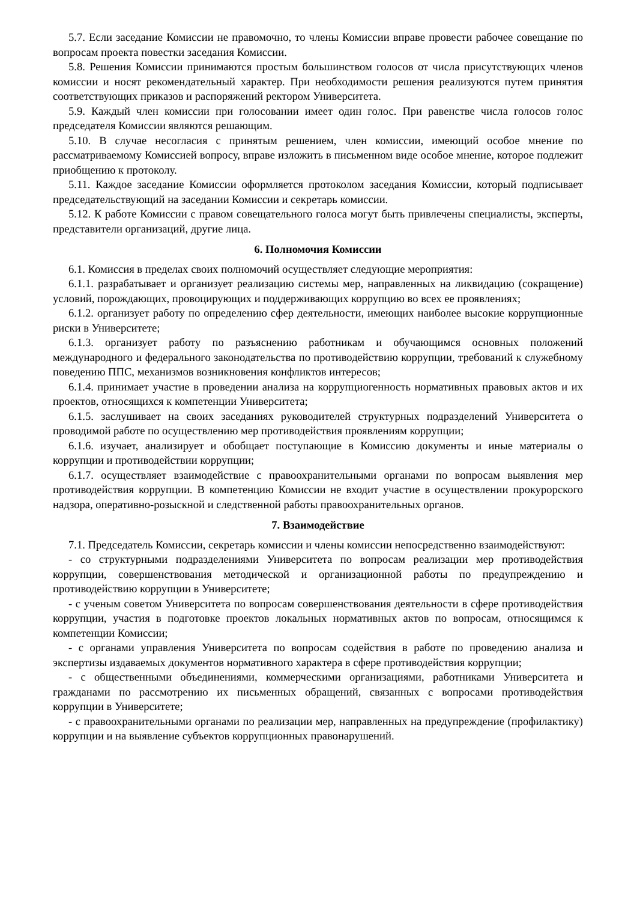5.7. Если заседание Комиссии не правомочно, то члены Комиссии вправе провести рабочее совещание по вопросам проекта повестки заседания Комиссии.
5.8. Решения Комиссии принимаются простым большинством голосов от числа присутствующих членов комиссии и носят рекомендательный характер. При необходимости решения реализуются путем принятия соответствующих приказов и распоряжений ректором Университета.
5.9. Каждый член комиссии при голосовании имеет один голос. При равенстве числа голосов голос председателя Комиссии являются решающим.
5.10. В случае несогласия с принятым решением, член комиссии, имеющий особое мнение по рассматриваемому Комиссией вопросу, вправе изложить в письменном виде особое мнение, которое подлежит приобщению к протоколу.
5.11. Каждое заседание Комиссии оформляется протоколом заседания Комиссии, который подписывает председательствующий на заседании Комиссии и секретарь комиссии.
5.12. К работе Комиссии с правом совещательного голоса могут быть привлечены специалисты, эксперты, представители организаций, другие лица.
6. Полномочия Комиссии
6.1. Комиссия в пределах своих полномочий осуществляет следующие мероприятия:
6.1.1. разрабатывает и организует реализацию системы мер, направленных на ликвидацию (сокращение) условий, порождающих, провоцирующих и поддерживающих коррупцию во всех ее проявлениях;
6.1.2. организует работу по определению сфер деятельности, имеющих наиболее высокие коррупционные риски в Университете;
6.1.3. организует работу по разъяснению работникам и обучающимся основных положений международного и федерального законодательства по противодействию коррупции, требований к служебному поведению ППС, механизмов возникновения конфликтов интересов;
6.1.4. принимает участие в проведении анализа на коррупциогенность нормативных правовых актов и их проектов, относящихся к компетенции Университета;
6.1.5. заслушивает на своих заседаниях руководителей структурных подразделений Университета о проводимой работе по осуществлению мер противодействия проявлениям коррупции;
6.1.6. изучает, анализирует и обобщает поступающие в Комиссию документы и иные материалы о коррупции и противодействии коррупции;
6.1.7. осуществляет взаимодействие с правоохранительными органами по вопросам выявления мер противодействия коррупции. В компетенцию Комиссии не входит участие в осуществлении прокурорского надзора, оперативно-розыскной и следственной работы правоохранительных органов.
7. Взаимодействие
7.1. Председатель Комиссии, секретарь комиссии и члены комиссии непосредственно взаимодействуют:
- со структурными подразделениями Университета по вопросам реализации мер противодействия коррупции, совершенствования методической и организационной работы по предупреждению и противодействию коррупции в Университете;
- с ученым советом Университета по вопросам совершенствования деятельности в сфере противодействия коррупции, участия в подготовке проектов локальных нормативных актов по вопросам, относящимся к компетенции Комиссии;
- с органами управления Университета по вопросам содействия в работе по проведению анализа и экспертизы издаваемых документов нормативного характера в сфере противодействия коррупции;
- с общественными объединениями, коммерческими организациями, работниками Университета и гражданами по рассмотрению их письменных обращений, связанных с вопросами противодействия коррупции в Университете;
- с правоохранительными органами по реализации мер, направленных на предупреждение (профилактику) коррупции и на выявление субъектов коррупционных правонарушений.